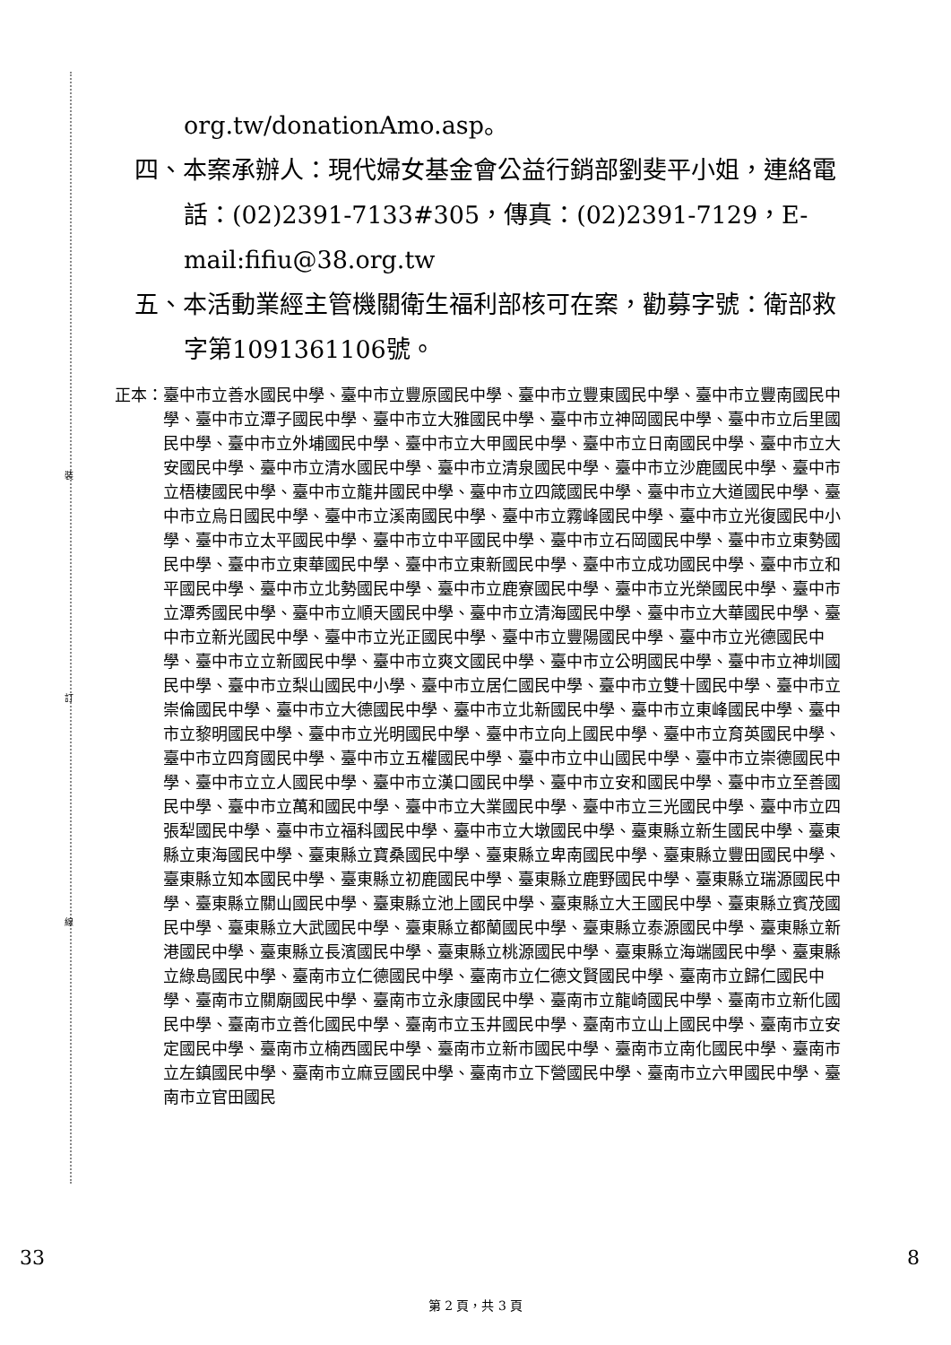裝
訂
線
org.tw/donationAmo.asp。
四、本案承辦人：現代婦女基金會公益行銷部劉斐平小姐，連絡電話：(02)2391-7133#305，傳真：(02)2391-7129，E-mail:fifiu@38.org.tw
五、本活動業經主管機關衛生福利部核可在案，勸募字號：衛部救字第1091361106號。
正本： 臺中市立善水國民中學、臺中市立豐原國民中學、臺中市立豐東國民中學、臺中市立豐南國民中學、臺中市立潭子國民中學、臺中市立大雅國民中學、臺中市立神岡國民中學、臺中市立后里國民中學、臺中市立外埔國民中學、臺中市立大甲國民中學、臺中市立日南國民中學、臺中市立大安國民中學、臺中市立清水國民中學、臺中市立清泉國民中學、臺中市立沙鹿國民中學、臺中市立梧棲國民中學、臺中市立龍井國民中學、臺中市立四箴國民中學、臺中市立大道國民中學、臺中市立烏日國民中學、臺中市立溪南國民中學、臺中市立霧峰國民中學、臺中市立光復國民中小學、臺中市立太平國民中學、臺中市立中平國民中學、臺中市立石岡國民中學、臺中市立東勢國民中學、臺中市立東華國民中學、臺中市立東新國民中學、臺中市立成功國民中學、臺中市立和平國民中學、臺中市立北勢國民中學、臺中市立鹿寮國民中學、臺中市立光榮國民中學、臺中市立潭秀國民中學、臺中市立順天國民中學、臺中市立清海國民中學、臺中市立大華國民中學、臺中市立新光國民中學、臺中市立光正國民中學、臺中市立豐陽國民中學、臺中市立光德國民中學、臺中市立立新國民中學、臺中市立爽文國民中學、臺中市立公明國民中學、臺中市立神圳國民中學、臺中市立梨山國民中小學、臺中市立居仁國民中學、臺中市立雙十國民中學、臺中市立崇倫國民中學、臺中市立大德國民中學、臺中市立北新國民中學、臺中市立東峰國民中學、臺中市立黎明國民中學、臺中市立光明國民中學、臺中市立向上國民中學、臺中市立育英國民中學、臺中市立四育國民中學、臺中市立五權國民中學、臺中市立中山國民中學、臺中市立崇德國民中學、臺中市立立人國民中學、臺中市立漢口國民中學、臺中市立安和國民中學、臺中市立至善國民中學、臺中市立萬和國民中學、臺中市立大業國民中學、臺中市立三光國民中學、臺中市立四張犁國民中學、臺中市立福科國民中學、臺中市立大墩國民中學、臺東縣立新生國民中學、臺東縣立東海國民中學、臺東縣立寶桑國民中學、臺東縣立卑南國民中學、臺東縣立豐田國民中學、臺東縣立知本國民中學、臺東縣立初鹿國民中學、臺東縣立鹿野國民中學、臺東縣立瑞源國民中學、臺東縣立關山國民中學、臺東縣立池上國民中學、臺東縣立大王國民中學、臺東縣立賓茂國民中學、臺東縣立大武國民中學、臺東縣立都蘭國民中學、臺東縣立泰源國民中學、臺東縣立新港國民中學、臺東縣立長濱國民中學、臺東縣立桃源國民中學、臺東縣立海端國民中學、臺東縣立綠島國民中學、臺南市立仁德國民中學、臺南市立仁德文賢國民中學、臺南市立歸仁國民中學、臺南市立關廟國民中學、臺南市立永康國民中學、臺南市立龍崎國民中學、臺南市立新化國民中學、臺南市立善化國民中學、臺南市立玉井國民中學、臺南市立山上國民中學、臺南市立安定國民中學、臺南市立楠西國民中學、臺南市立新市國民中學、臺南市立南化國民中學、臺南市立左鎮國民中學、臺南市立麻豆國民中學、臺南市立下營國民中學、臺南市立六甲國民中學、臺南市立官田國民
33 8
第 2 頁，共 3 頁